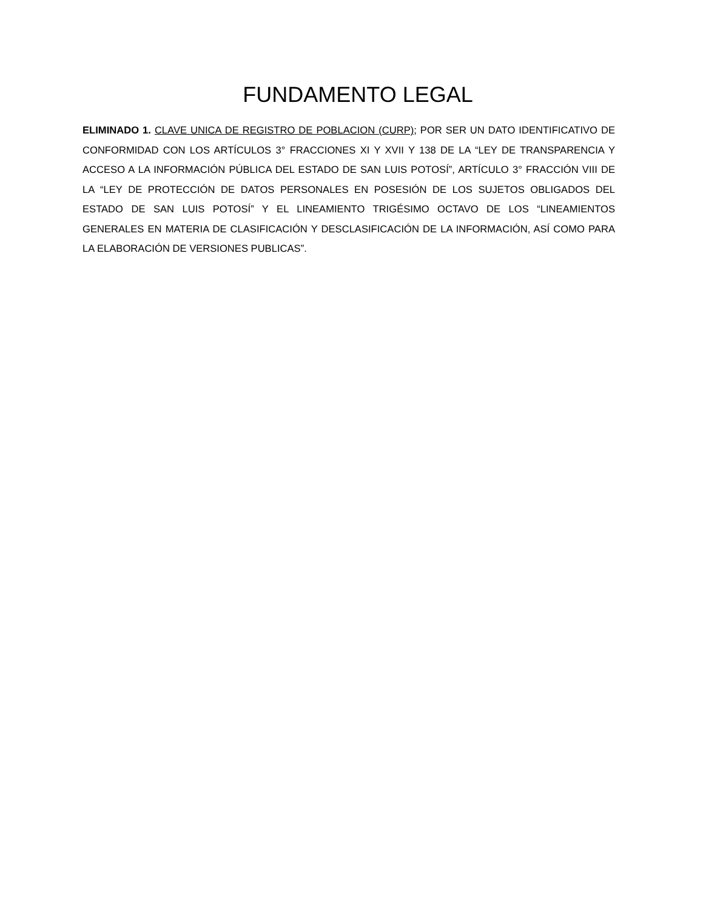FUNDAMENTO LEGAL
ELIMINADO 1. CLAVE UNICA DE REGISTRO DE POBLACION (CURP); POR SER UN DATO IDENTIFICATIVO DE CONFORMIDAD CON LOS ARTÍCULOS 3° FRACCIONES XI Y XVII Y 138 DE LA “LEY DE TRANSPARENCIA Y ACCESO A LA INFORMACIÓN PÚBLICA DEL ESTADO DE SAN LUIS POTOSÍ”, ARTÍCULO 3° FRACCIÓN VIII DE LA “LEY DE PROTECCIÓN DE DATOS PERSONALES EN POSESIÓN DE LOS SUJETOS OBLIGADOS DEL ESTADO DE SAN LUIS POTOSÍ” Y EL LINEAMIENTO TRIGÉSIMO OCTAVO DE LOS “LINEAMIENTOS GENERALES EN MATERIA DE CLASIFICACIÓN Y DESCLASIFICACIÓN DE LA INFORMACIÓN, ASÍ COMO PARA LA ELABORACIÓN DE VERSIONES PUBLICAS”.